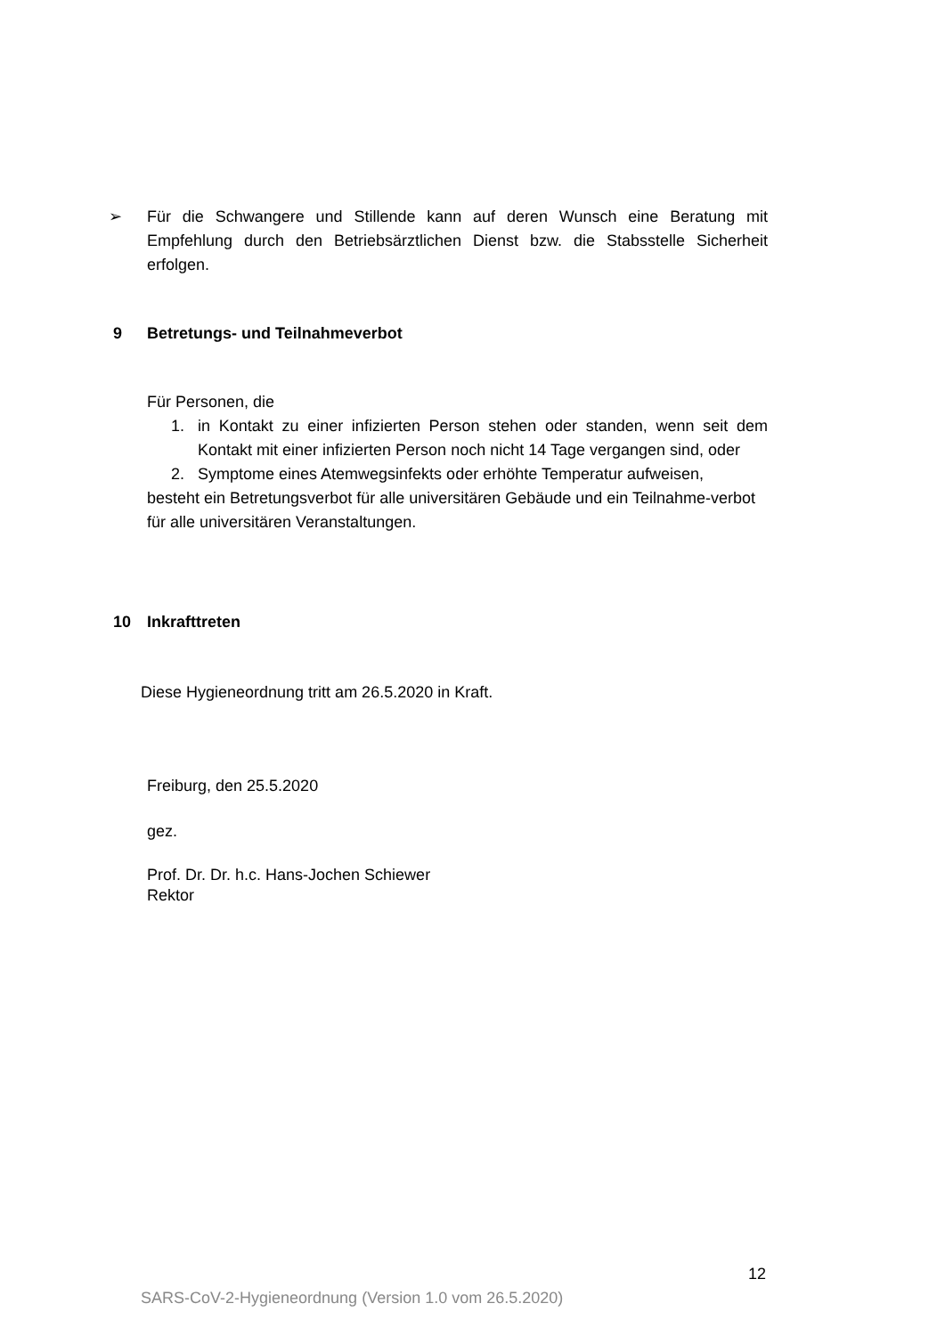➢ Für die Schwangere und Stillende kann auf deren Wunsch eine Beratung mit Empfehlung durch den Betriebsärztlichen Dienst bzw. die Stabsstelle Sicherheit erfolgen.
9 Betretungs- und Teilnahmeverbot
Für Personen, die
1. in Kontakt zu einer infizierten Person stehen oder standen, wenn seit dem Kontakt mit einer infizierten Person noch nicht 14 Tage vergangen sind, oder
2. Symptome eines Atemwegsinfekts oder erhöhte Temperatur aufweisen,
besteht ein Betretungsverbot für alle universitären Gebäude und ein Teilnahme-verbot für alle universitären Veranstaltungen.
10 Inkrafttreten
Diese Hygieneordnung tritt am 26.5.2020 in Kraft.
Freiburg, den 25.5.2020
gez.
Prof. Dr. Dr. h.c. Hans-Jochen Schiewer
Rektor
12
SARS-CoV-2-Hygieneordnung (Version 1.0 vom 26.5.2020)